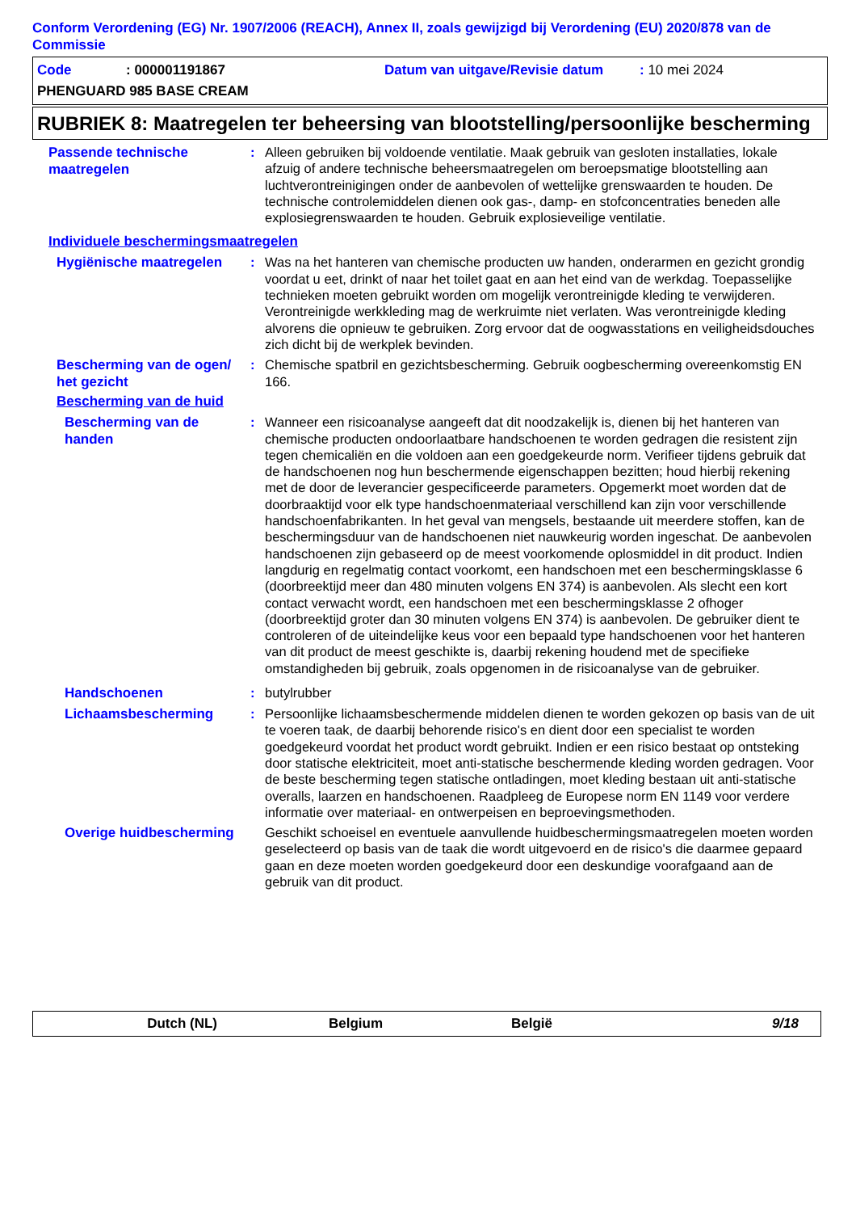Conform Verordening (EG) Nr. 1907/2006 (REACH), Annex II, zoals gewijzigd bij Verordening (EU) 2020/878 van de Commissie
Code: 000001191867 Datum van uitgave/Revisie datum: 10 mei 2024
PHENGUARD 985 BASE CREAM
RUBRIEK 8: Maatregelen ter beheersing van blootstelling/persoonlijke bescherming
Passende technische maatregelen
: Alleen gebruiken bij voldoende ventilatie. Maak gebruik van gesloten installaties, lokale afzuig of andere technische beheersmaatregelen om beroepsmatige blootstelling aan luchtverontreinigingen onder de aanbevolen of wettelijke grenswaarden te houden. De technische controlemiddelen dienen ook gas-, damp- en stofconcentraties beneden alle explosiegrenswaarden te houden. Gebruik explosieveilige ventilatie.
Individuele beschermingsmaatregelen
Hygiënische maatregelen
: Was na het hanteren van chemische producten uw handen, onderarmen en gezicht grondig voordat u eet, drinkt of naar het toilet gaat en aan het eind van de werkdag. Toepasselijke technieken moeten gebruikt worden om mogelijk verontreinigde kleding te verwijderen. Verontreinigde werkkleding mag de werkruimte niet verlaten. Was verontreinigde kleding alvorens die opnieuw te gebruiken. Zorg ervoor dat de oogwasstations en veiligheidsdouches zich dicht bij de werkplek bevinden.
Bescherming van de ogen/ het gezicht
: Chemische spatbril en gezichtsbescherming. Gebruik oogbescherming overeenkomstig EN 166.
Bescherming van de huid
Bescherming van de handen
: Wanneer een risicoanalyse aangeeft dat dit noodzakelijk is, dienen bij het hanteren van chemische producten ondoorlaatbare handschoenen te worden gedragen die resistent zijn tegen chemicaliën en die voldoen aan een goedgekeurde norm. Verifieer tijdens gebruik dat de handschoenen nog hun beschermende eigenschappen bezitten; houd hierbij rekening met de door de leverancier gespecificeerde parameters. Opgemerkt moet worden dat de doorbraaktijd voor elk type handschoenmateriaal verschillend kan zijn voor verschillende handschoenfabrikanten. In het geval van mengsels, bestaande uit meerdere stoffen, kan de beschermingsduur van de handschoenen niet nauwkeurig worden ingeschat. De aanbevolen handschoenen zijn gebaseerd op de meest voorkomende oplosmiddel in dit product. Indien langdurig en regelmatig contact voorkomt, een handschoen met een beschermingsklasse 6 (doorbreektijd meer dan 480 minuten volgens EN 374) is aanbevolen. Als slecht een kort contact verwacht wordt, een handschoen met een beschermingsklasse 2 ofhoger (doorbreektijd groter dan 30 minuten volgens EN 374) is aanbevolen. De gebruiker dient te controleren of de uiteindelijke keus voor een bepaald type handschoenen voor het hanteren van dit product de meest geschikte is, daarbij rekening houdend met de specifieke omstandigheden bij gebruik, zoals opgenomen in de risicoanalyse van de gebruiker.
Handschoenen
: butylrubber
Lichaamsbescherming
: Persoonlijke lichaamsbeschermende middelen dienen te worden gekozen op basis van de uit te voeren taak, de daarbij behorende risico's en dient door een specialist te worden goedgekeurd voordat het product wordt gebruikt. Indien er een risico bestaat op ontsteking door statische elektriciteit, moet anti-statische beschermende kleding worden gedragen. Voor de beste bescherming tegen statische ontladingen, moet kleding bestaan uit anti-statische overalls, laarzen en handschoenen. Raadpleeg de Europese norm EN 1149 voor verdere informatie over materiaal- en ontwerpeisen en beproevingsmethoden.
Overige huidbescherming
Geschikt schoeisel en eventuele aanvullende huidbeschermingsmaatregelen moeten worden geselecteerd op basis van de taak die wordt uitgevoerd en de risico's die daarmee gepaard gaan en deze moeten worden goedgekeurd door een deskundige voorafgaand aan de gebruik van dit product.
Dutch (NL) Belgium België 9/18